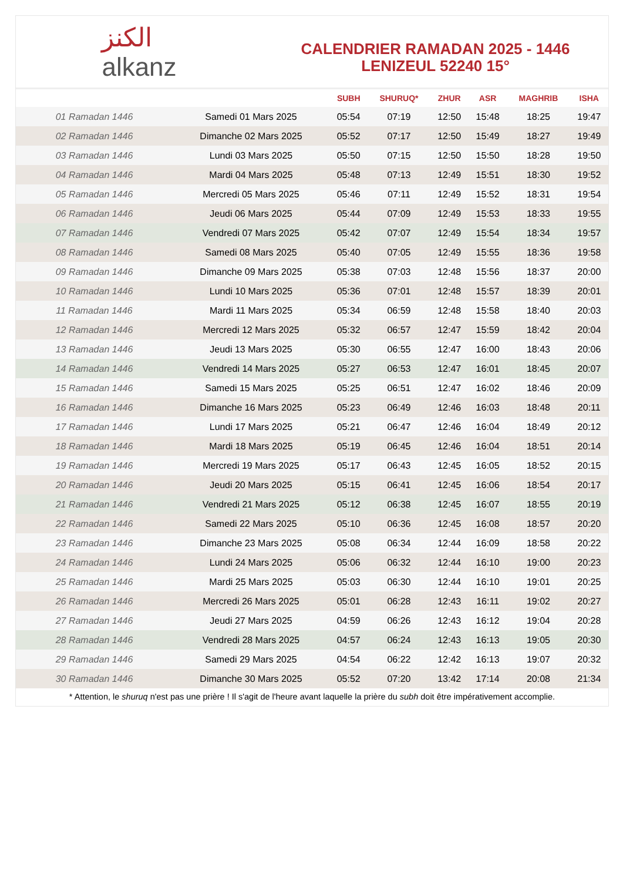﻿الكنز
alkanz
CALENDRIER RAMADAN 2025 - 1446
LENIZEUL 52240 15°
| | | SUBH | SHURUQ* | ZHUR | ASR | MAGHRIB | ISHA |
| --- | --- | --- | --- | --- | --- | --- | --- |
| 01 Ramadan 1446 | Samedi 01 Mars 2025 | 05:54 | 07:19 | 12:50 | 15:48 | 18:25 | 19:47 |
| 02 Ramadan 1446 | Dimanche 02 Mars 2025 | 05:52 | 07:17 | 12:50 | 15:49 | 18:27 | 19:49 |
| 03 Ramadan 1446 | Lundi 03 Mars 2025 | 05:50 | 07:15 | 12:50 | 15:50 | 18:28 | 19:50 |
| 04 Ramadan 1446 | Mardi 04 Mars 2025 | 05:48 | 07:13 | 12:49 | 15:51 | 18:30 | 19:52 |
| 05 Ramadan 1446 | Mercredi 05 Mars 2025 | 05:46 | 07:11 | 12:49 | 15:52 | 18:31 | 19:54 |
| 06 Ramadan 1446 | Jeudi 06 Mars 2025 | 05:44 | 07:09 | 12:49 | 15:53 | 18:33 | 19:55 |
| 07 Ramadan 1446 | Vendredi 07 Mars 2025 | 05:42 | 07:07 | 12:49 | 15:54 | 18:34 | 19:57 |
| 08 Ramadan 1446 | Samedi 08 Mars 2025 | 05:40 | 07:05 | 12:49 | 15:55 | 18:36 | 19:58 |
| 09 Ramadan 1446 | Dimanche 09 Mars 2025 | 05:38 | 07:03 | 12:48 | 15:56 | 18:37 | 20:00 |
| 10 Ramadan 1446 | Lundi 10 Mars 2025 | 05:36 | 07:01 | 12:48 | 15:57 | 18:39 | 20:01 |
| 11 Ramadan 1446 | Mardi 11 Mars 2025 | 05:34 | 06:59 | 12:48 | 15:58 | 18:40 | 20:03 |
| 12 Ramadan 1446 | Mercredi 12 Mars 2025 | 05:32 | 06:57 | 12:47 | 15:59 | 18:42 | 20:04 |
| 13 Ramadan 1446 | Jeudi 13 Mars 2025 | 05:30 | 06:55 | 12:47 | 16:00 | 18:43 | 20:06 |
| 14 Ramadan 1446 | Vendredi 14 Mars 2025 | 05:27 | 06:53 | 12:47 | 16:01 | 18:45 | 20:07 |
| 15 Ramadan 1446 | Samedi 15 Mars 2025 | 05:25 | 06:51 | 12:47 | 16:02 | 18:46 | 20:09 |
| 16 Ramadan 1446 | Dimanche 16 Mars 2025 | 05:23 | 06:49 | 12:46 | 16:03 | 18:48 | 20:11 |
| 17 Ramadan 1446 | Lundi 17 Mars 2025 | 05:21 | 06:47 | 12:46 | 16:04 | 18:49 | 20:12 |
| 18 Ramadan 1446 | Mardi 18 Mars 2025 | 05:19 | 06:45 | 12:46 | 16:04 | 18:51 | 20:14 |
| 19 Ramadan 1446 | Mercredi 19 Mars 2025 | 05:17 | 06:43 | 12:45 | 16:05 | 18:52 | 20:15 |
| 20 Ramadan 1446 | Jeudi 20 Mars 2025 | 05:15 | 06:41 | 12:45 | 16:06 | 18:54 | 20:17 |
| 21 Ramadan 1446 | Vendredi 21 Mars 2025 | 05:12 | 06:38 | 12:45 | 16:07 | 18:55 | 20:19 |
| 22 Ramadan 1446 | Samedi 22 Mars 2025 | 05:10 | 06:36 | 12:45 | 16:08 | 18:57 | 20:20 |
| 23 Ramadan 1446 | Dimanche 23 Mars 2025 | 05:08 | 06:34 | 12:44 | 16:09 | 18:58 | 20:22 |
| 24 Ramadan 1446 | Lundi 24 Mars 2025 | 05:06 | 06:32 | 12:44 | 16:10 | 19:00 | 20:23 |
| 25 Ramadan 1446 | Mardi 25 Mars 2025 | 05:03 | 06:30 | 12:44 | 16:10 | 19:01 | 20:25 |
| 26 Ramadan 1446 | Mercredi 26 Mars 2025 | 05:01 | 06:28 | 12:43 | 16:11 | 19:02 | 20:27 |
| 27 Ramadan 1446 | Jeudi 27 Mars 2025 | 04:59 | 06:26 | 12:43 | 16:12 | 19:04 | 20:28 |
| 28 Ramadan 1446 | Vendredi 28 Mars 2025 | 04:57 | 06:24 | 12:43 | 16:13 | 19:05 | 20:30 |
| 29 Ramadan 1446 | Samedi 29 Mars 2025 | 04:54 | 06:22 | 12:42 | 16:13 | 19:07 | 20:32 |
| 30 Ramadan 1446 | Dimanche 30 Mars 2025 | 05:52 | 07:20 | 13:42 | 17:14 | 20:08 | 21:34 |
* Attention, le shuruq n'est pas une prière ! Il s'agit de l'heure avant laquelle la prière du subh doit être impérativement accomplie.